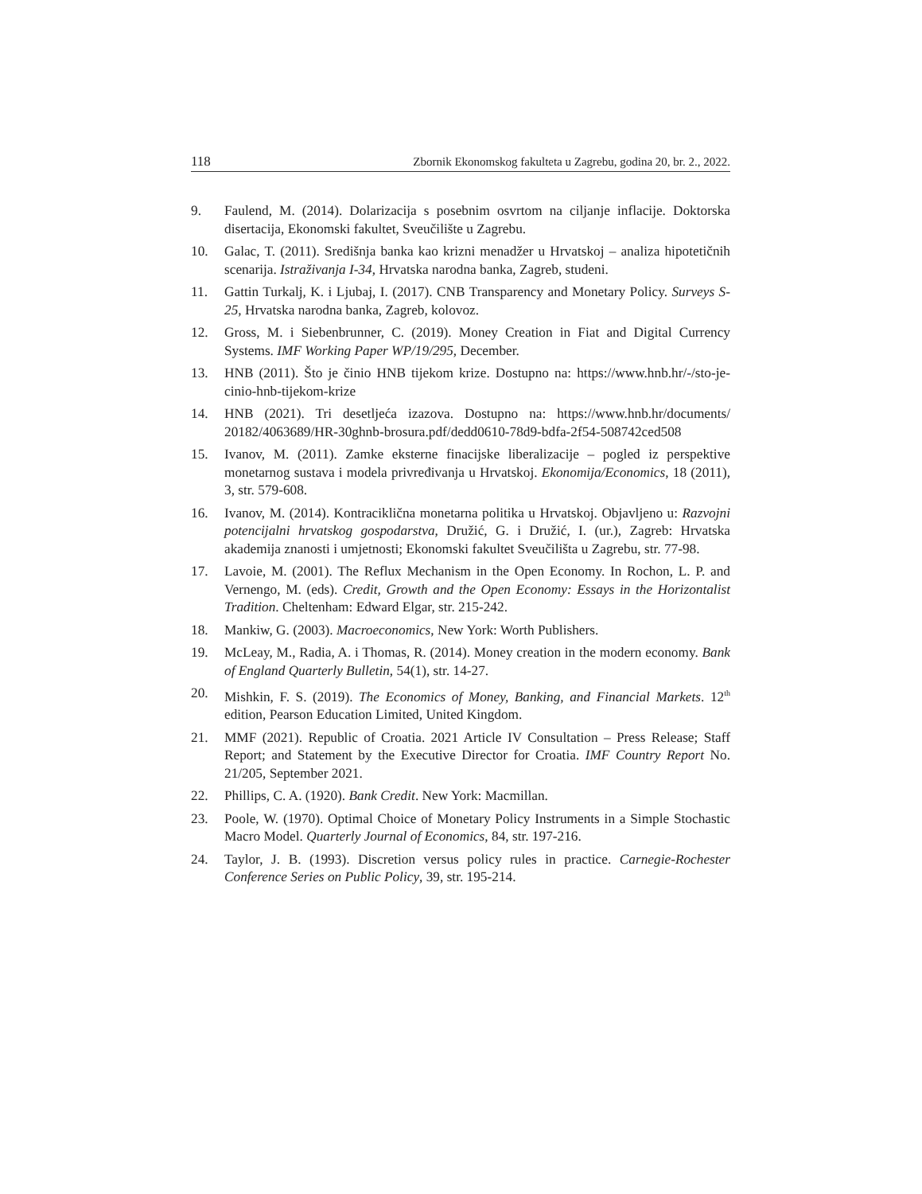118 Zbornik Ekonomskog fakulteta u Zagrebu, godina 20, br. 2., 2022.
9. Faulend, M. (2014). Dolarizacija s posebnim osvrtom na ciljanje inflacije. Doktorska disertacija, Ekonomski fakultet, Sveučilište u Zagrebu.
10. Galac, T. (2011). Središnja banka kao krizni menadžer u Hrvatskoj – analiza hipotetičnih scenarija. Istraživanja I-34, Hrvatska narodna banka, Zagreb, studeni.
11. Gattin Turkalj, K. i Ljubaj, I. (2017). CNB Transparency and Monetary Policy. Surveys S-25, Hrvatska narodna banka, Zagreb, kolovoz.
12. Gross, M. i Siebenbrunner, C. (2019). Money Creation in Fiat and Digital Currency Systems. IMF Working Paper WP/19/295, December.
13. HNB (2011). Što je činio HNB tijekom krize. Dostupno na: https://www.hnb.hr/-/sto-je-cinio-hnb-tijekom-krize
14. HNB (2021). Tri desetljeća izazova. Dostupno na: https://www.hnb.hr/documents/ 20182/4063689/HR-30ghnb-brosura.pdf/dedd0610-78d9-bdfa-2f54-508742ced508
15. Ivanov, M. (2011). Zamke eksterne finacijske liberalizacije – pogled iz perspektive monetarnog sustava i modela privređivanja u Hrvatskoj. Ekonomija/Economics, 18 (2011), 3, str. 579-608.
16. Ivanov, M. (2014). Kontraciklična monetarna politika u Hrvatskoj. Objavljeno u: Razvojni potencijalni hrvatskog gospodarstva, Družić, G. i Družić, I. (ur.), Zagreb: Hrvatska akademija znanosti i umjetnosti; Ekonomski fakultet Sveučilišta u Zagrebu, str. 77-98.
17. Lavoie, M. (2001). The Reflux Mechanism in the Open Economy. In Rochon, L. P. and Vernengo, M. (eds). Credit, Growth and the Open Economy: Essays in the Horizontalist Tradition. Cheltenham: Edward Elgar, str. 215-242.
18. Mankiw, G. (2003). Macroeconomics, New York: Worth Publishers.
19. McLeay, M., Radia, A. i Thomas, R. (2014). Money creation in the modern economy. Bank of England Quarterly Bulletin, 54(1), str. 14-27.
20. Mishkin, F. S. (2019). The Economics of Money, Banking, and Financial Markets. 12<sup>th</sup> edition, Pearson Education Limited, United Kingdom.
21. MMF (2021). Republic of Croatia. 2021 Article IV Consultation – Press Release; Staff Report; and Statement by the Executive Director for Croatia. IMF Country Report No. 21/205, September 2021.
22. Phillips, C. A. (1920). Bank Credit. New York: Macmillan.
23. Poole, W. (1970). Optimal Choice of Monetary Policy Instruments in a Simple Stochastic Macro Model. Quarterly Journal of Economics, 84, str. 197-216.
24. Taylor, J. B. (1993). Discretion versus policy rules in practice. Carnegie-Rochester Conference Series on Public Policy, 39, str. 195-214.